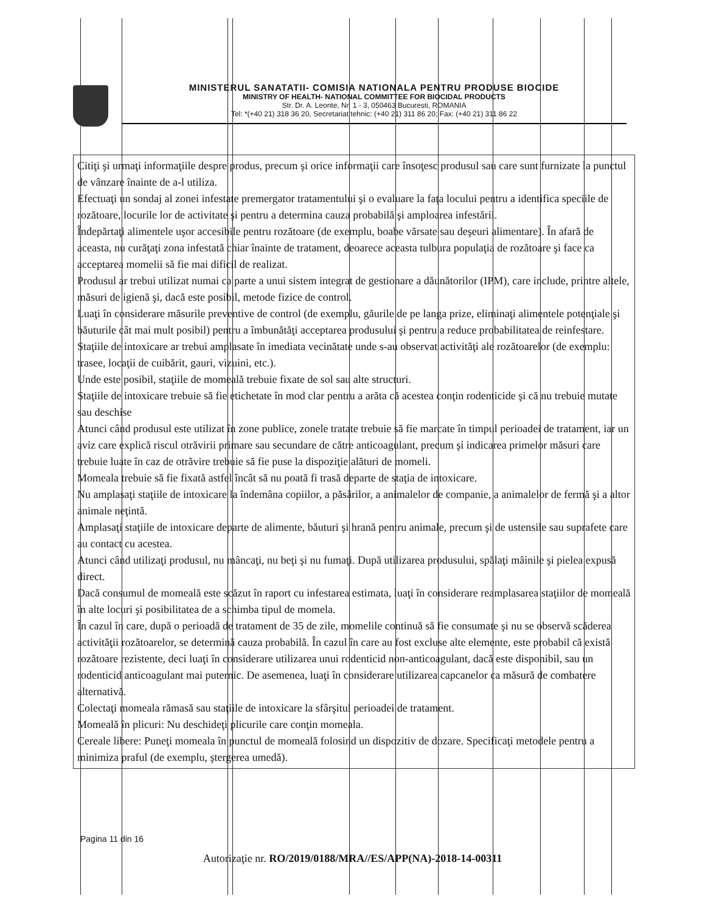MINISTERUL SANATATII- COMISIA NATIONALA PENTRU PRODUSE BIOCIDE
MINISTRY OF HEALTH- NATIONAL COMMITTEE FOR BIOCIDAL PRODUCTS
Str. Dr. A. Leonte, Nr. 1 - 3, 050463 Bucuresti, ROMANIA
Tel: *(+40 21) 318 36 20, Secretariat tehnic: (+40 21) 311 86 20; Fax: (+40 21) 311 86 22
Citiţi şi urmaţi informaţiile despre produs, precum şi orice informaţii care însoţesc produsul sau care sunt furnizate la punctul de vânzare înainte de a-l utiliza.
Efectuaţi un sondaj al zonei infestate premergator tratamentului şi o evaluare la faţa locului pentru a identifica speciile de rozătoare, locurile lor de activitate şi pentru a determina cauza probabilă şi amploarea infestării.
Îndepărtaţi alimentele uşor accesibile pentru rozătoare (de exemplu, boabe vărsate sau deşeuri alimentare). În afară de aceasta, nu curăţaţi zona infestată chiar înainte de tratament, deoarece aceasta tulbura populaţia de rozătoare şi face ca acceptarea momelii să fie mai dificil de realizat.
Produsul ar trebui utilizat numai ca parte a unui sistem integrat de gestionare a dăunătorilor (IPM), care include, printre altele, măsuri de igienă şi, dacă este posibil, metode fizice de control.
Luaţi în considerare măsurile preventive de control (de exemplu, găurile de pe langa prize, eliminaţi alimentele potenţiale şi băuturile cât mai mult posibil) pentru a îmbunătăţi acceptarea produsului şi pentru a reduce probabilitatea de reinfestare.
Staţiile de intoxicare ar trebui amplasate în imediata vecinătate unde s-au observat activităţi ale rozătoarelor (de exemplu: trasee, locaţii de cuibărit, gauri, vizuini, etc.).
Unde este posibil, staţiile de momeală trebuie fixate de sol sau alte structuri.
Staţiile de intoxicare trebuie să fie etichetate în mod clar pentru a arăta că acestea conţin rodenticide şi că nu trebuie mutate sau deschise
Atunci când produsul este utilizat în zone publice, zonele tratate trebuie să fie marcate în timpul perioadei de tratament, iar un aviz care explică riscul otrăvirii primare sau secundare de către anticoagulant, precum şi indicarea primelor măsuri care trebuie luate în caz de otrăvire trebuie să fie puse la dispoziţie alături de momeli.
Momeala trebuie să fie fixată astfel încât să nu poată fi trasă departe de staţia de intoxicare.
Nu amplasaţi staţiile de intoxicare la îndemâna copiilor, a păsărilor, a animalelor de companie, a animalelor de fermă şi a altor animale neţintă.
Amplasaţi staţiile de intoxicare departe de alimente, băuturi şi hrană pentru animale, precum şi de ustensile sau suprafete care au contact cu acestea.
Atunci când utilizaţi produsul, nu mâncaţi, nu beţi şi nu fumaţi. După utilizarea produsului, spălaţi mâinile şi pielea expusă direct.
Dacă consumul de momeală este scăzut în raport cu infestarea estimata, luaţi în considerare reamplasarea staţiilor de momeală în alte locuri şi posibilitatea de a schimba tipul de momela.
În cazul în care, după o perioadă de tratament de 35 de zile, momelile continuă să fie consumate şi nu se observă scăderea activităţii rozătoarelor, se determină cauza probabilă. În cazul în care au fost excluse alte elemente, este probabil că există rozătoare rezistente, deci luaţi în considerare utilizarea unui rodenticid non-anticoagulant, dacă este disponibil, sau un rodenticid anticoagulant mai puternic. De asemenea, luaţi în considerare utilizarea capcanelor ca măsură de combatere alternativă.
Colectaţi momeala rămasă sau staţiile de intoxicare la sfârşitul perioadei de tratament.
Momeală în plicuri: Nu deschideţi plicurile care conţin momeala.
Cereale libere: Puneţi momeala în punctul de momeală folosind un dispozitiv de dozare. Specificaţi metodele pentru a minimiza praful (de exemplu, ştergerea umedă).
Pagina 11 din 16
Autorizaţie nr. RO/2019/0188/MRA//ES/APP(NA)-2018-14-00311